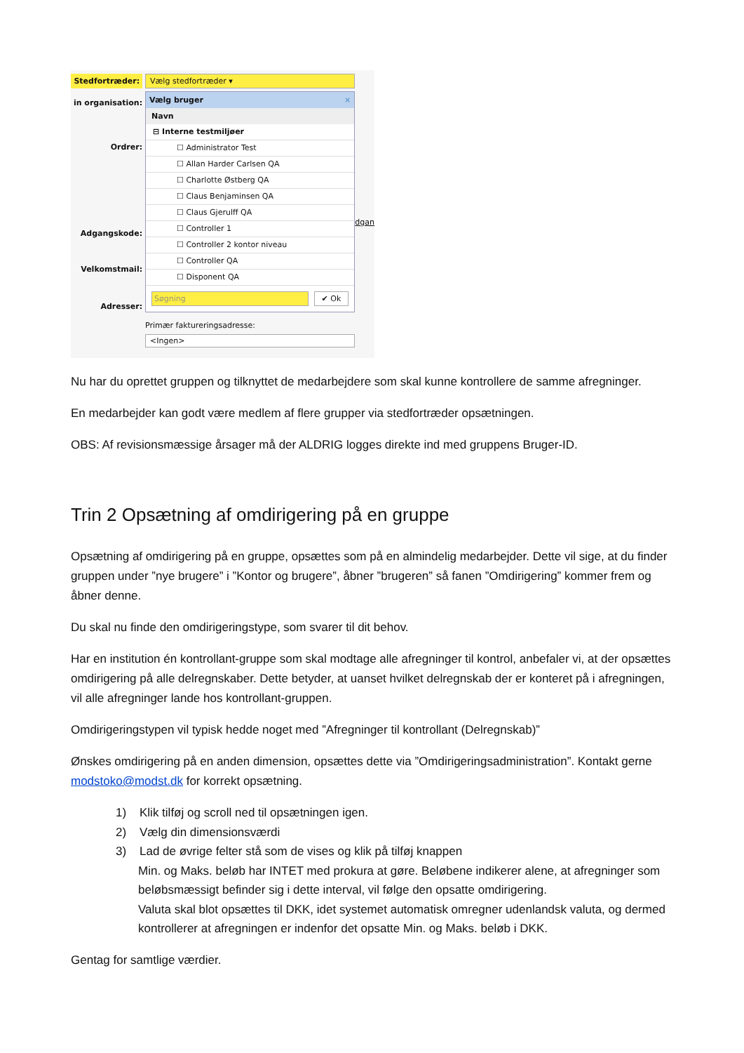Stedfortræder:
in organisation:
Ordrer:
Adgangskode:
Velkomstmail:
Adresser:
Vælg stedfortræder ▾
Vælg bruger ×
Navn
⊟ Interne testmiljøer
☐ Administrator Test
☐ Allan Harder Carlsen QA
☐ Charlotte Østberg QA
☐ Claus Benjaminsen QA
☐ Claus Gjerulff QA
☐ Controller 1
☐ Controller 2 kontor niveau
☐ Controller QA
☐ Disponent QA
Søgning ✔ Ok
Primær faktureringsadresse:
<Ingen>
dgan
Nu har du oprettet gruppen og tilknyttet de medarbejdere som skal kunne kontrollere de samme afregninger.
En medarbejder kan godt være medlem af flere grupper via stedfortræder opsætningen.
OBS: Af revisionsmæssige årsager må der ALDRIG logges direkte ind med gruppens Bruger-ID.
Trin 2 Opsætning af omdirigering på en gruppe
Opsætning af omdirigering på en gruppe, opsættes som på en almindelig medarbejder. Dette vil sige, at du finder gruppen under ”nye brugere” i ”Kontor og brugere”, åbner ”brugeren” så fanen ”Omdirigering” kommer frem og åbner denne.
Du skal nu finde den omdirigeringstype, som svarer til dit behov.
Har en institution én kontrollant-gruppe som skal modtage alle afregninger til kontrol, anbefaler vi, at der opsættes omdirigering på alle delregnskaber. Dette betyder, at uanset hvilket delregnskab der er konteret på i afregningen, vil alle afregninger lande hos kontrollant-gruppen.
Omdirigeringstypen vil typisk hedde noget med ”Afregninger til kontrollant (Delregnskab)”
Ønskes omdirigering på en anden dimension, opsættes dette via ”Omdirigeringsadministration”. Kontakt gerne modstoko@modst.dk for korrekt opsætning.
1) Klik tilføj og scroll ned til opsætningen igen.
2) Vælg din dimensionsværdi
3) Lad de øvrige felter stå som de vises og klik på tilføj knappen
Min. og Maks. beløb har INTET med prokura at gøre. Beløbene indikerer alene, at afregninger som beløbsmæssigt befinder sig i dette interval, vil følge den opsatte omdirigering.
Valuta skal blot opsættes til DKK, idet systemet automatisk omregner udenlandsk valuta, og dermed kontrollerer at afregningen er indenfor det opsatte Min. og Maks. beløb i DKK.
Gentag for samtlige værdier.